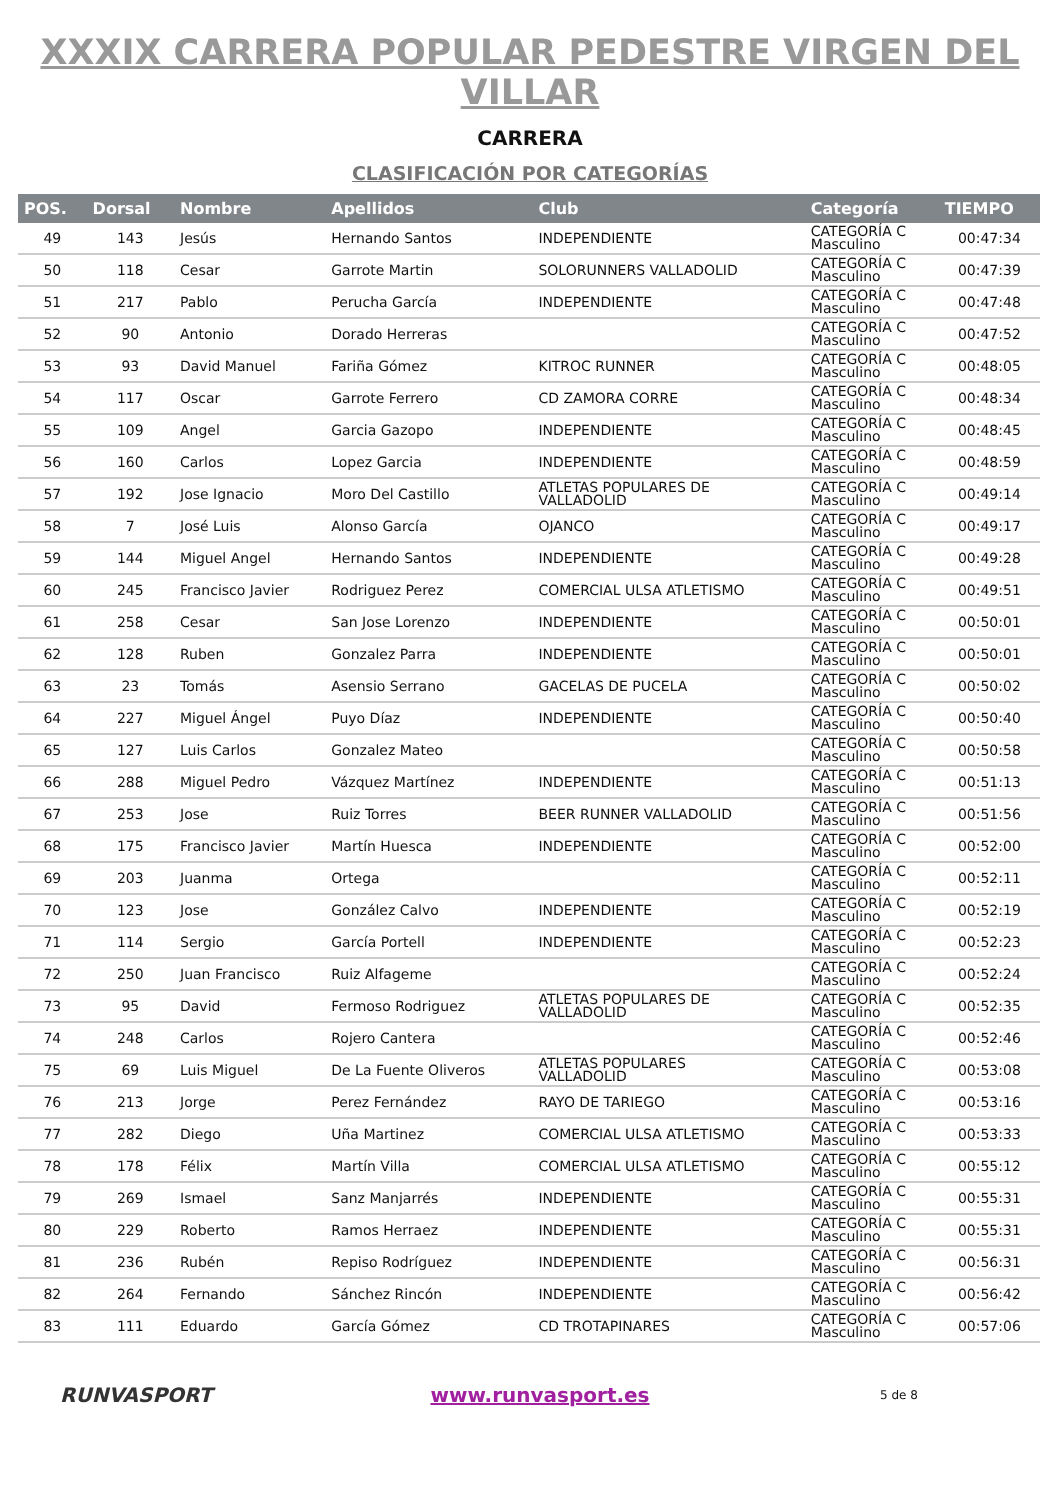XXXIX CARRERA POPULAR PEDESTRE VIRGEN DEL VILLAR
CARRERA
CLASIFICACIÓN POR CATEGORÍAS
| POS. | Dorsal | Nombre | Apellidos | Club | Categoría | TIEMPO |
| --- | --- | --- | --- | --- | --- | --- |
| 49 | 143 | Jesús | Hernando Santos | INDEPENDIENTE | CATEGORÍA C Masculino | 00:47:34 |
| 50 | 118 | Cesar | Garrote Martin | SOLORUNNERS VALLADOLID | CATEGORÍA C Masculino | 00:47:39 |
| 51 | 217 | Pablo | Perucha García | INDEPENDIENTE | CATEGORÍA C Masculino | 00:47:48 |
| 52 | 90 | Antonio | Dorado Herreras | | CATEGORÍA C Masculino | 00:47:52 |
| 53 | 93 | David Manuel | Fariña Gómez | KITROC RUNNER | CATEGORÍA C Masculino | 00:48:05 |
| 54 | 117 | Oscar | Garrote Ferrero | CD ZAMORA CORRE | CATEGORÍA C Masculino | 00:48:34 |
| 55 | 109 | Angel | Garcia Gazopo | INDEPENDIENTE | CATEGORÍA C Masculino | 00:48:45 |
| 56 | 160 | Carlos | Lopez Garcia | INDEPENDIENTE | CATEGORÍA C Masculino | 00:48:59 |
| 57 | 192 | Jose Ignacio | Moro Del Castillo | ATLETAS POPULARES DE VALLADOLID | CATEGORÍA C Masculino | 00:49:14 |
| 58 | 7 | José Luis | Alonso García | OJANCO | CATEGORÍA C Masculino | 00:49:17 |
| 59 | 144 | Miguel Angel | Hernando Santos | INDEPENDIENTE | CATEGORÍA C Masculino | 00:49:28 |
| 60 | 245 | Francisco Javier | Rodriguez Perez | COMERCIAL ULSA ATLETISMO | CATEGORÍA C Masculino | 00:49:51 |
| 61 | 258 | Cesar | San Jose Lorenzo | INDEPENDIENTE | CATEGORÍA C Masculino | 00:50:01 |
| 62 | 128 | Ruben | Gonzalez Parra | INDEPENDIENTE | CATEGORÍA C Masculino | 00:50:01 |
| 63 | 23 | Tomás | Asensio Serrano | GACELAS DE PUCELA | CATEGORÍA C Masculino | 00:50:02 |
| 64 | 227 | Miguel Ángel | Puyo Díaz | INDEPENDIENTE | CATEGORÍA C Masculino | 00:50:40 |
| 65 | 127 | Luis Carlos | Gonzalez Mateo | | CATEGORÍA C Masculino | 00:50:58 |
| 66 | 288 | Miguel Pedro | Vázquez Martínez | INDEPENDIENTE | CATEGORÍA C Masculino | 00:51:13 |
| 67 | 253 | Jose | Ruiz Torres | BEER RUNNER VALLADOLID | CATEGORÍA C Masculino | 00:51:56 |
| 68 | 175 | Francisco Javier | Martín Huesca | INDEPENDIENTE | CATEGORÍA C Masculino | 00:52:00 |
| 69 | 203 | Juanma | Ortega | | CATEGORÍA C Masculino | 00:52:11 |
| 70 | 123 | Jose | González Calvo | INDEPENDIENTE | CATEGORÍA C Masculino | 00:52:19 |
| 71 | 114 | Sergio | García Portell | INDEPENDIENTE | CATEGORÍA C Masculino | 00:52:23 |
| 72 | 250 | Juan Francisco | Ruiz Alfageme | | CATEGORÍA C Masculino | 00:52:24 |
| 73 | 95 | David | Fermoso Rodriguez | ATLETAS POPULARES DE VALLADOLID | CATEGORÍA C Masculino | 00:52:35 |
| 74 | 248 | Carlos | Rojero Cantera | | CATEGORÍA C Masculino | 00:52:46 |
| 75 | 69 | Luis Miguel | De La Fuente Oliveros | ATLETAS POPULARES VALLADOLID | CATEGORÍA C Masculino | 00:53:08 |
| 76 | 213 | Jorge | Perez Fernández | RAYO DE TARIEGO | CATEGORÍA C Masculino | 00:53:16 |
| 77 | 282 | Diego | Uña Martinez | COMERCIAL ULSA ATLETISMO | CATEGORÍA C Masculino | 00:53:33 |
| 78 | 178 | Félix | Martín Villa | COMERCIAL ULSA ATLETISMO | CATEGORÍA C Masculino | 00:55:12 |
| 79 | 269 | Ismael | Sanz Manjarrés | INDEPENDIENTE | CATEGORÍA C Masculino | 00:55:31 |
| 80 | 229 | Roberto | Ramos Herraez | INDEPENDIENTE | CATEGORÍA C Masculino | 00:55:31 |
| 81 | 236 | Rubén | Repiso Rodríguez | INDEPENDIENTE | CATEGORÍA C Masculino | 00:56:31 |
| 82 | 264 | Fernando | Sánchez Rincón | INDEPENDIENTE | CATEGORÍA C Masculino | 00:56:42 |
| 83 | 111 | Eduardo | García Gómez | CD TROTAPINARES | CATEGORÍA C Masculino | 00:57:06 |
RUNVASPORT www.runvasport.es
5 de 8